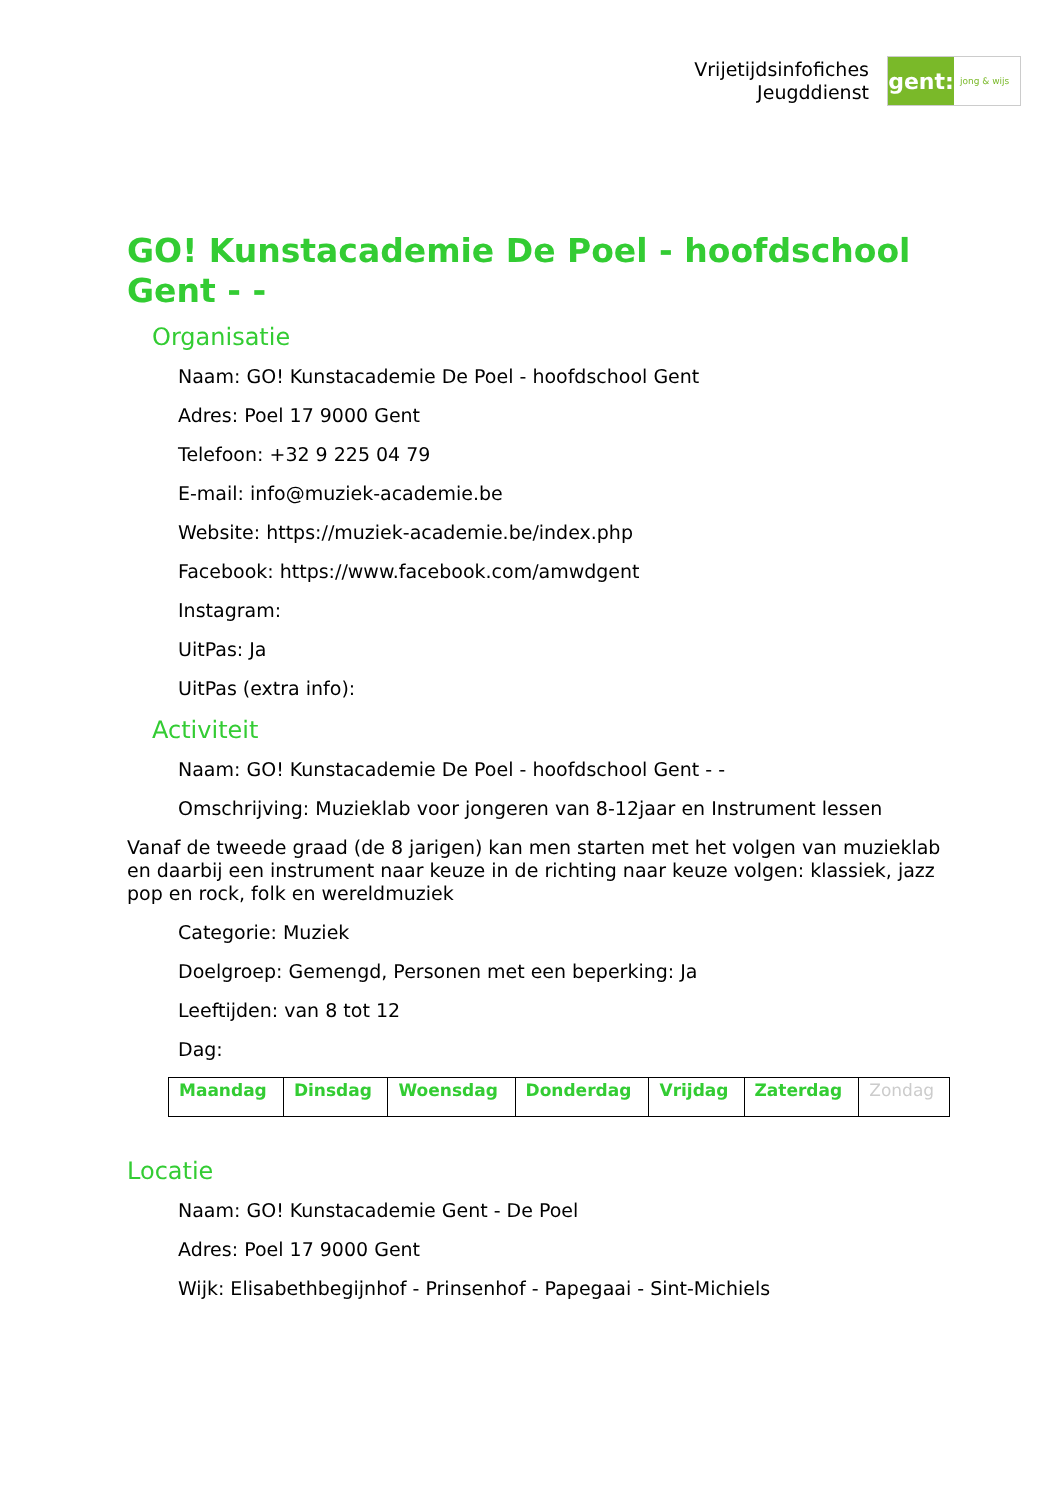Vrijetijdsinfofiches
Jeugddienst
gent:
jong & wijs
GO! Kunstacademie De Poel - hoofdschool Gent - -
Organisatie
Naam: GO! Kunstacademie De Poel - hoofdschool Gent
Adres: Poel 17 9000 Gent
Telefoon: +32 9 225 04 79
E-mail: info@muziek-academie.be
Website: https://muziek-academie.be/index.php
Facebook: https://www.facebook.com/amwdgent
Instagram:
UitPas: Ja
UitPas (extra info):
Activiteit
Naam: GO! Kunstacademie De Poel - hoofdschool Gent - -
Omschrijving: Muzieklab voor jongeren van 8-12jaar en Instrument lessen
Vanaf de tweede graad (de 8 jarigen) kan men starten met het volgen van muzieklab en daarbij een instrument naar keuze in de richting naar keuze volgen: klassiek, jazz pop en rock, folk en wereldmuziek
Categorie: Muziek
Doelgroep: Gemengd, Personen met een beperking: Ja
Leeftijden: van 8 tot 12
Dag:
| Maandag | Dinsdag | Woensdag | Donderdag | Vrijdag | Zaterdag | Zondag |
Locatie
Naam: GO! Kunstacademie Gent - De Poel
Adres: Poel 17 9000 Gent
Wijk: Elisabethbegijnhof - Prinsenhof - Papegaai - Sint-Michiels